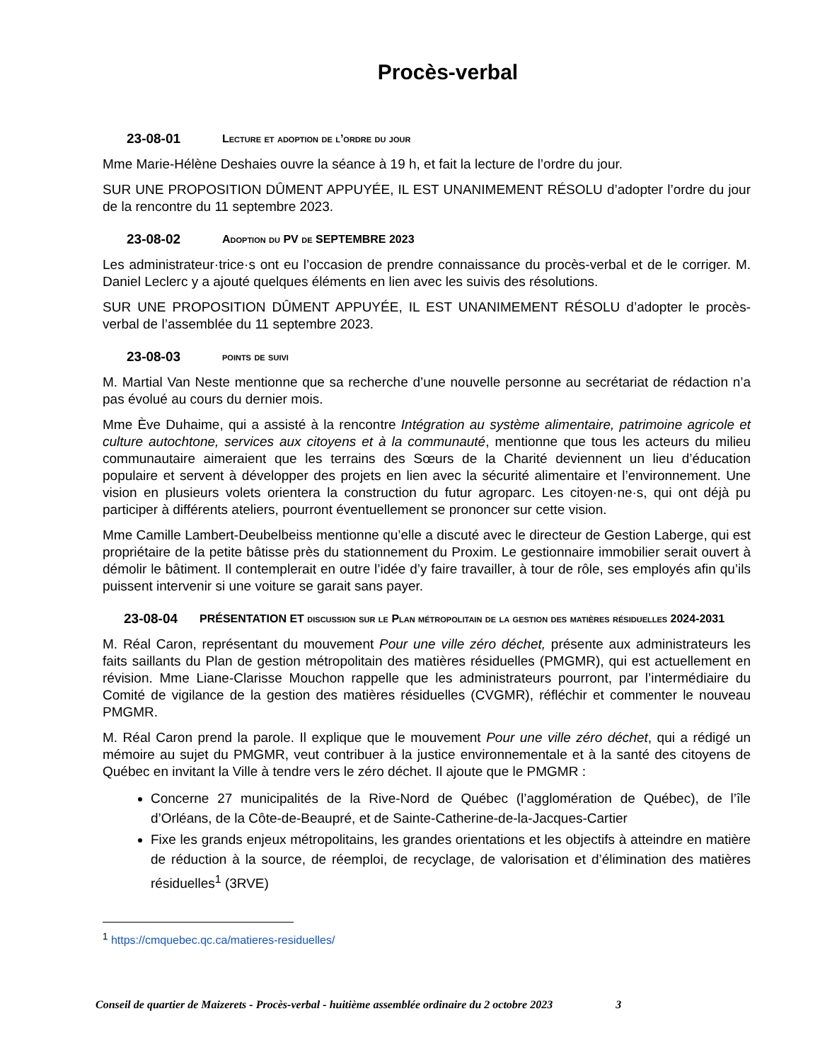Procès-verbal
23-08-01 Lecture et adoption de l’ordre du jour
Mme Marie-Hélène Deshaies ouvre la séance à 19 h, et fait la lecture de l’ordre du jour.
SUR UNE PROPOSITION DÛMENT APPUYÉE, IL EST UNANIMEMENT RÉSOLU d’adopter l’ordre du jour de la rencontre du 11 septembre 2023.
23-08-02 Adoption du PV de SEPTEMBRE 2023
Les administrateur·trice·s ont eu l’occasion de prendre connaissance du procès-verbal et de le corriger. M. Daniel Leclerc y a ajouté quelques éléments en lien avec les suivis des résolutions.
SUR UNE PROPOSITION DÛMENT APPUYÉE, IL EST UNANIMEMENT RÉSOLU d’adopter le procès-verbal de l’assemblée du 11 septembre 2023.
23-08-03 points de suivi
M. Martial Van Neste mentionne que sa recherche d’une nouvelle personne au secrétariat de rédaction n’a pas évolué au cours du dernier mois.
Mme Ève Duhaime, qui a assisté à la rencontre Intégration au système alimentaire, patrimoine agricole et culture autochtone, services aux citoyens et à la communauté, mentionne que tous les acteurs du milieu communautaire aimeraient que les terrains des Sœurs de la Charité deviennent un lieu d’éducation populaire et servent à développer des projets en lien avec la sécurité alimentaire et l’environnement. Une vision en plusieurs volets orientera la construction du futur agroparc. Les citoyen·ne·s, qui ont déjà pu participer à différents ateliers, pourront éventuellement se prononcer sur cette vision.
Mme Camille Lambert-Deubelbeiss mentionne qu’elle a discuté avec le directeur de Gestion Laberge, qui est propriétaire de la petite bâtisse près du stationnement du Proxim. Le gestionnaire immobilier serait ouvert à démolir le bâtiment. Il contemplerait en outre l’idée d’y faire travailler, à tour de rôle, ses employés afin qu’ils puissent intervenir si une voiture se garait sans payer.
23-08-04 PRÉSENTATION ET discussion sur le Plan métropolitain de la gestion des matières résiduelles 2024-2031
M. Réal Caron, représentant du mouvement Pour une ville zéro déchet, présente aux administrateurs les faits saillants du Plan de gestion métropolitain des matières résiduelles (PMGMR), qui est actuellement en révision. Mme Liane-Clarisse Mouchon rappelle que les administrateurs pourront, par l’intermédiaire du Comité de vigilance de la gestion des matières résiduelles (CVGMR), réfléchir et commenter le nouveau PMGMR.
M. Réal Caron prend la parole. Il explique que le mouvement Pour une ville zéro déchet, qui a rédigé un mémoire au sujet du PMGMR, veut contribuer à la justice environnementale et à la santé des citoyens de Québec en invitant la Ville à tendre vers le zéro déchet. Il ajoute que le PMGMR :
Concerne 27 municipalités de la Rive-Nord de Québec (l’agglomération de Québec), de l’île d’Orléans, de la Côte-de-Beaupré, et de Sainte-Catherine-de-la-Jacques-Cartier
Fixe les grands enjeux métropolitains, les grandes orientations et les objectifs à atteindre en matière de réduction à la source, de réemploi, de recyclage, de valorisation et d’élimination des matières résiduelles<sup>1</sup> (3RVE)
<sup>1</sup> https://cmquebec.qc.ca/matieres-residuelles/
Conseil de quartier de Maizerets - Procès-verbal - huitième assemblée ordinaire du 2 octobre 2023 3